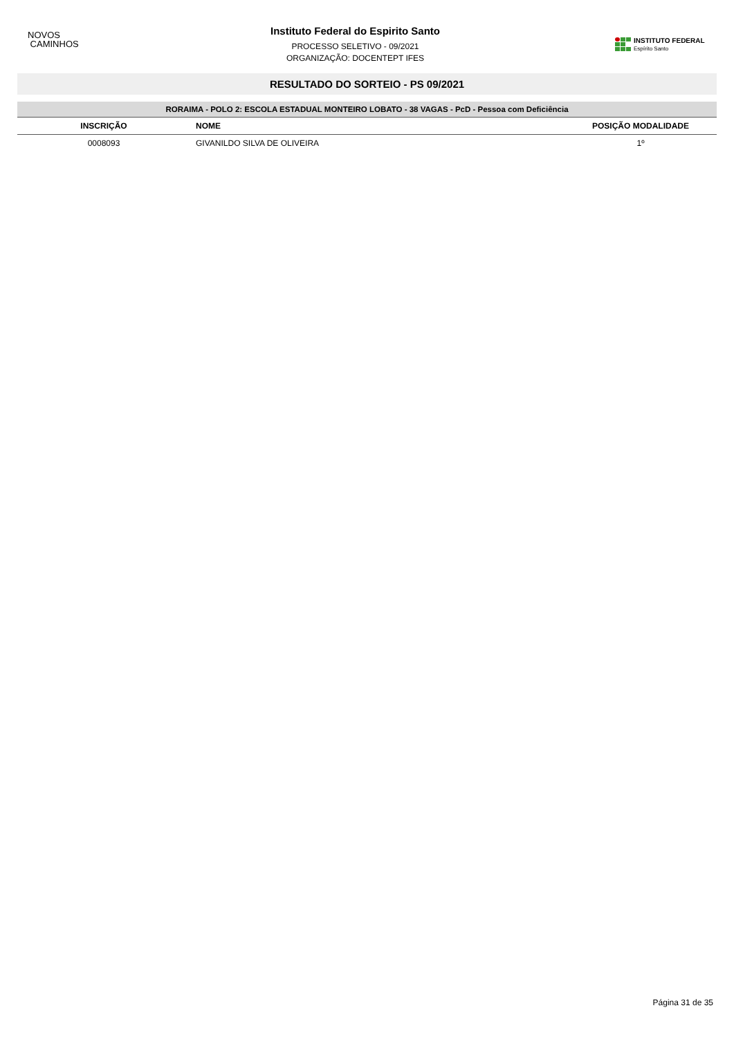NOVOS
CAMINHOS
Instituto Federal do Espirito Santo
PROCESSO SELETIVO - 09/2021
ORGANIZAÇÃO: DOCENTEPT IFES
INSTITUTO FEDERAL
Espírito Santo
RESULTADO DO SORTEIO - PS 09/2021
RORAIMA - POLO 2: ESCOLA ESTADUAL MONTEIRO LOBATO - 38 VAGAS - PcD - Pessoa com Deficiência
| INSCRIÇÃO | NOME | POSIÇÃO MODALIDADE |
| --- | --- | --- |
| 0008093 | GIVANILDO SILVA DE OLIVEIRA | 1º |
Página 31 de 35